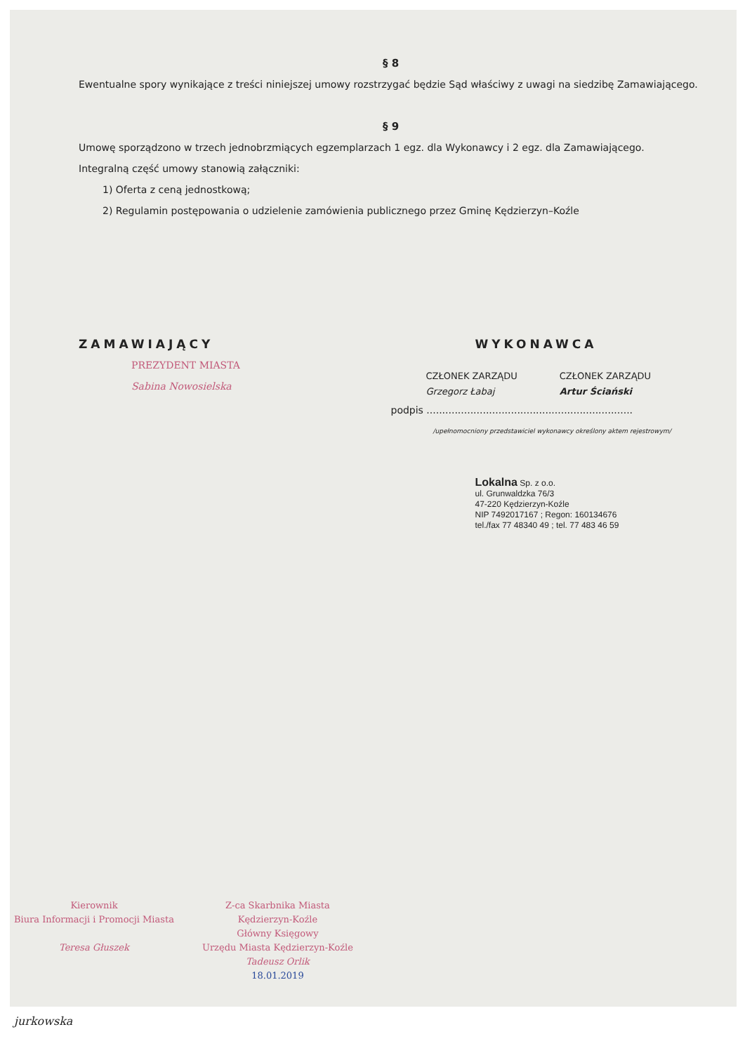§ 8
Ewentualne spory wynikające z treści niniejszej umowy rozstrzygać będzie Sąd właściwy z uwagi na siedzibę Zamawiającego.
§ 9
Umowę sporządzono w trzech jednobrzmiących egzemplarzach 1 egz. dla Wykonawcy i 2 egz. dla Zamawiającego.
Integralną część umowy stanowią załączniki:
1) Oferta z ceną jednostkową;
2) Regulamin postępowania o udzielenie zamówienia publicznego przez Gminę Kędzierzyn–Koźle
ZAMAWIAJĄCY
PREZYDENT MIASTA
Sabina Nowosielska
WYKONAWCA
CZŁONEK ZARZĄDU
Grzegorz Łabaj
CZŁONEK ZARZĄDU
Artur Ściański
podpis ..................................................................
/upełnomocniony przedstawiciel wykonawcy określony aktem rejestrowym/
Lokalna Sp. z o.o.
ul. Grunwaldzka 76/3
47-220 Kędzierzyn-Koźle
NIP 7492017167 ; Regon: 160134676
tel./fax 77 48340 49 ; tel. 77 483 46 59
Kierownik
Biura Informacji i Promocji Miasta
Teresa Głuszek
Z-ca Skarbnika Miasta
Kędzierzyn-Koźle
Główny Księgowy
Urzędu Miasta Kędzierzyn-Koźle
Tadeusz Orlik
18.01.2019
jurkowska